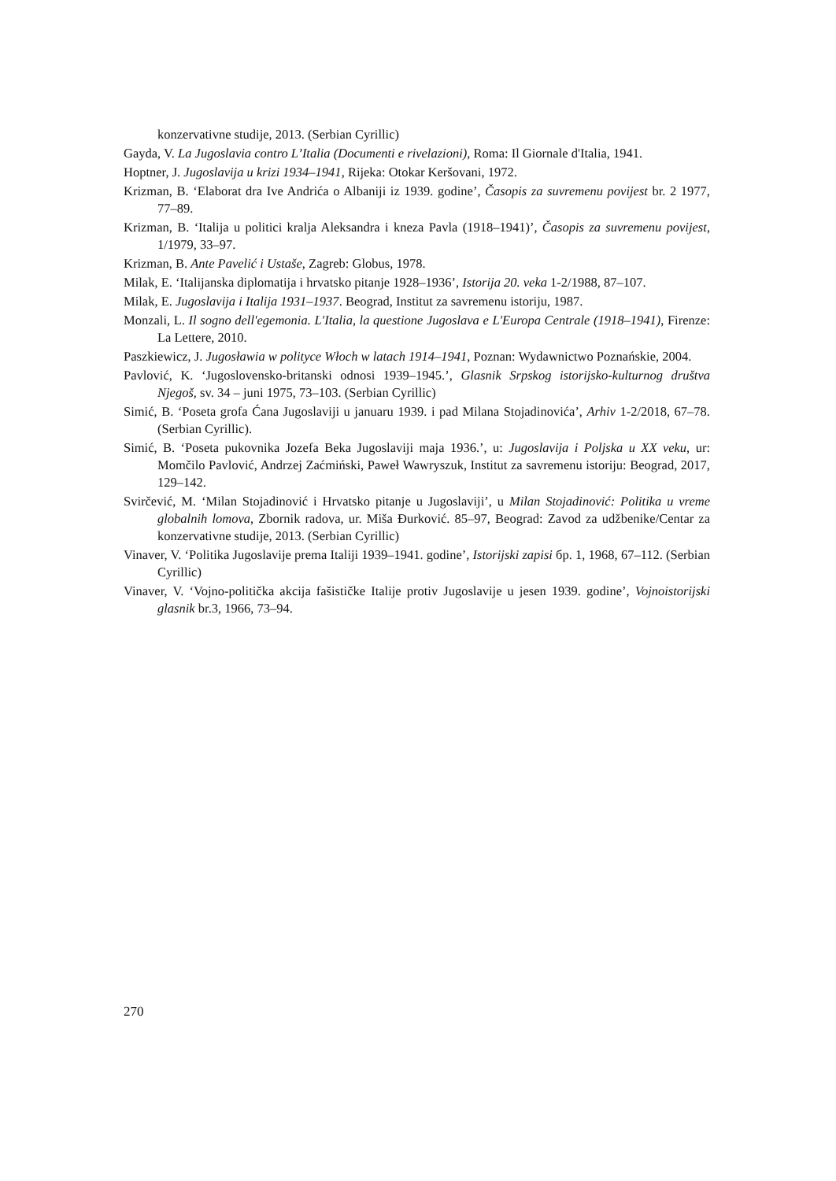konzervativne studije, 2013. (Serbian Cyrillic)
Gayda, V. La Jugoslavia contro L’Italia (Documenti e rivelazioni), Roma: Il Giornale d'Italia, 1941.
Hoptner, J. Jugoslavija u krizi 1934–1941, Rijeka: Otokar Keršovani, 1972.
Krizman, B. ‘Elaborat dra Ive Andrića o Albaniji iz 1939. godine’, Časopis za suvremenu povijest br. 2 1977, 77–89.
Krizman, B. ‘Italija u politici kralja Aleksandra i kneza Pavla (1918–1941)’, Časopis za suvremenu povijest, 1/1979, 33–97.
Krizman, B. Ante Pavelić i Ustaše, Zagreb: Globus, 1978.
Milak, E. ‘Italijanska diplomatija i hrvatsko pitanje 1928–1936’, Istorija 20. veka 1-2/1988, 87–107.
Milak, E. Jugoslavija i Italija 1931–1937. Beograd, Institut za savremenu istoriju, 1987.
Monzali, L. Il sogno dell'egemonia. L'Italia, la questione Jugoslava e L'Europa Centrale (1918–1941), Firenze: La Lettere, 2010.
Paszkiewicz, J. Jugosławia w polityce Włoch w latach 1914–1941, Poznan: Wydawnictwo Poznańskie, 2004.
Pavlović, K. ‘Jugoslovensko-britanski odnosi 1939–1945.’, Glasnik Srpskog istorijsko-kulturnog društva Njegoš, sv. 34 – juni 1975, 73–103. (Serbian Cyrillic)
Simić, B. ‘Poseta grofa Ćana Jugoslaviji u januaru 1939. i pad Milana Stojadinovića’, Arhiv 1-2/2018, 67–78. (Serbian Cyrillic).
Simić, B. ‘Poseta pukovnika Jozefa Beka Jugoslaviji maja 1936.’, u: Jugoslavija i Poljska u XX veku, ur: Momčilo Pavlović, Andrzej Zaćmiński, Paweł Wawryszuk, Institut za savremenu istoriju: Beograd, 2017, 129–142.
Svirčević, M. ‘Milan Stojadinović i Hrvatsko pitanje u Jugoslaviji’, u Milan Stojadinović: Politika u vreme globalnih lomova, Zbornik radova, ur. Miša Đurković. 85–97, Beograd: Zavod za udžbenike/Centar za konzervativne studije, 2013. (Serbian Cyrillic)
Vinaver, V. ‘Politika Jugoslavije prema Italiji 1939–1941. godine’, Istorijski zapisi бр. 1, 1968, 67–112. (Serbian Cyrillic)
Vinaver, V. ‘Vojno-politička akcija fašističke Italije protiv Jugoslavije u jesen 1939. godine’, Vojnoistorijski glasnik br.3, 1966, 73–94.
270